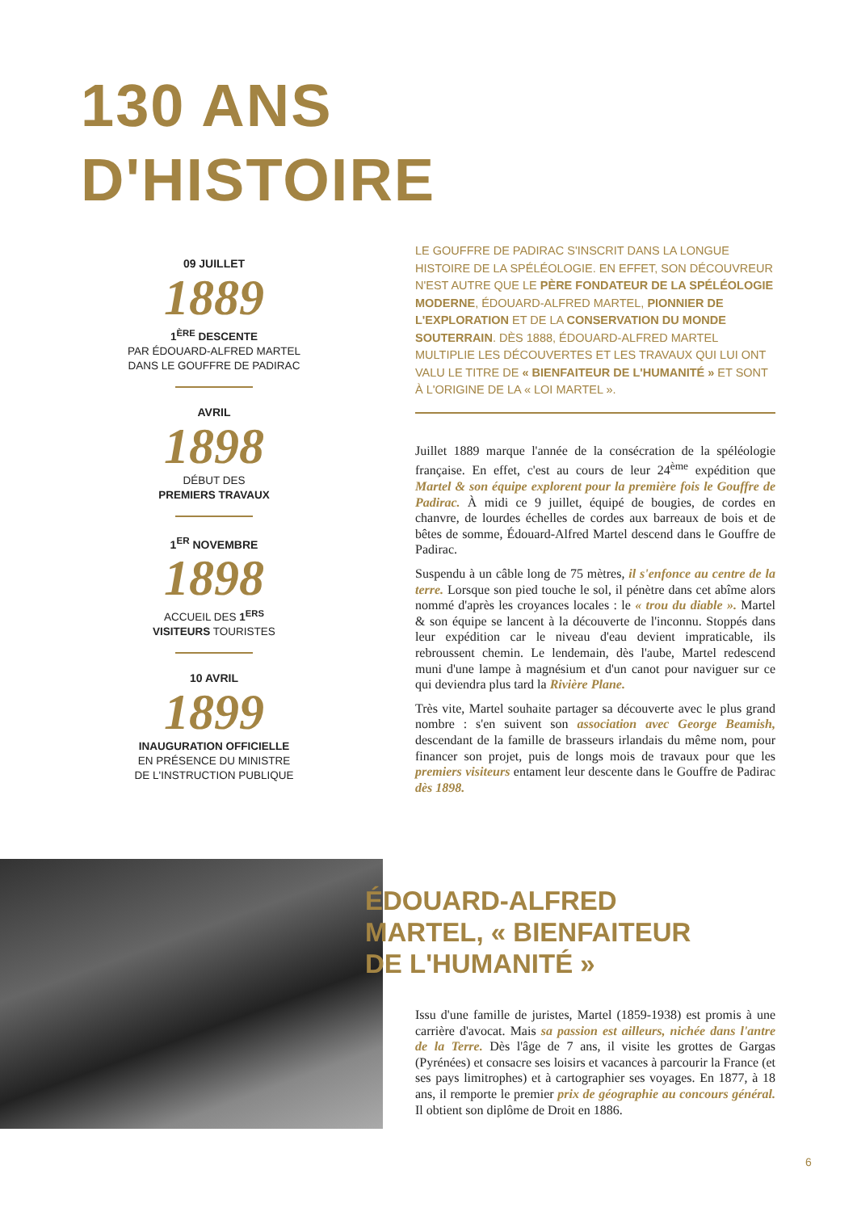130 ANS
D'HISTOIRE
09 JUILLET
1889
1<sup>ÈRE</sup> DESCENTE
PAR ÉDOUARD-ALFRED MARTEL
DANS LE GOUFFRE DE PADIRAC
AVRIL
1898
DÉBUT DES
PREMIERS TRAVAUX
1<sup>ER</sup> NOVEMBRE
1898
ACCUEIL DES 1<sup>ERS</sup>
VISITEURS TOURISTES
10 AVRIL
1899
INAUGURATION OFFICIELLE
EN PRÉSENCE DU MINISTRE
DE L'INSTRUCTION PUBLIQUE
LE GOUFFRE DE PADIRAC S'INSCRIT DANS LA LONGUE HISTOIRE DE LA SPÉLÉOLOGIE. EN EFFET, SON DÉCOUVREUR N'EST AUTRE QUE LE PÈRE FONDATEUR DE LA SPÉLÉOLOGIE MODERNE, ÉDOUARD-ALFRED MARTEL, PIONNIER DE L'EXPLORATION ET DE LA CONSERVATION DU MONDE SOUTERRAIN. DÈS 1888, ÉDOUARD-ALFRED MARTEL MULTIPLIE LES DÉCOUVERTES ET LES TRAVAUX QUI LUI ONT VALU LE TITRE DE « BIENFAITEUR DE L'HUMANITÉ » ET SONT À L'ORIGINE DE LA « LOI MARTEL ».
Juillet 1889 marque l'année de la consécration de la spéléologie française. En effet, c'est au cours de leur 24<sup>ème</sup> expédition que Martel & son équipe explorent pour la première fois le Gouffre de Padirac. À midi ce 9 juillet, équipé de bougies, de cordes en chanvre, de lourdes échelles de cordes aux barreaux de bois et de bêtes de somme, Édouard-Alfred Martel descend dans le Gouffre de Padirac.
Suspendu à un câble long de 75 mètres, il s'enfonce au centre de la terre. Lorsque son pied touche le sol, il pénètre dans cet abîme alors nommé d'après les croyances locales : le « trou du diable ». Martel & son équipe se lancent à la découverte de l'inconnu. Stoppés dans leur expédition car le niveau d'eau devient impraticable, ils rebroussent chemin. Le lendemain, dès l'aube, Martel redescend muni d'une lampe à magnésium et d'un canot pour naviguer sur ce qui deviendra plus tard la Rivière Plane.
Très vite, Martel souhaite partager sa découverte avec le plus grand nombre : s'en suivent son association avec George Beamish, descendant de la famille de brasseurs irlandais du même nom, pour financer son projet, puis de longs mois de travaux pour que les premiers visiteurs entament leur descente dans le Gouffre de Padirac dès 1898.
ÉDOUARD-ALFRED
MARTEL, « BIENFAITEUR
DE L'HUMANITÉ »
Issu d'une famille de juristes, Martel (1859-1938) est promis à une carrière d'avocat. Mais sa passion est ailleurs, nichée dans l'antre de la Terre. Dès l'âge de 7 ans, il visite les grottes de Gargas (Pyrénées) et consacre ses loisirs et vacances à parcourir la France (et ses pays limitrophes) et à cartographier ses voyages. En 1877, à 18 ans, il remporte le premier prix de géographie au concours général. Il obtient son diplôme de Droit en 1886.
6